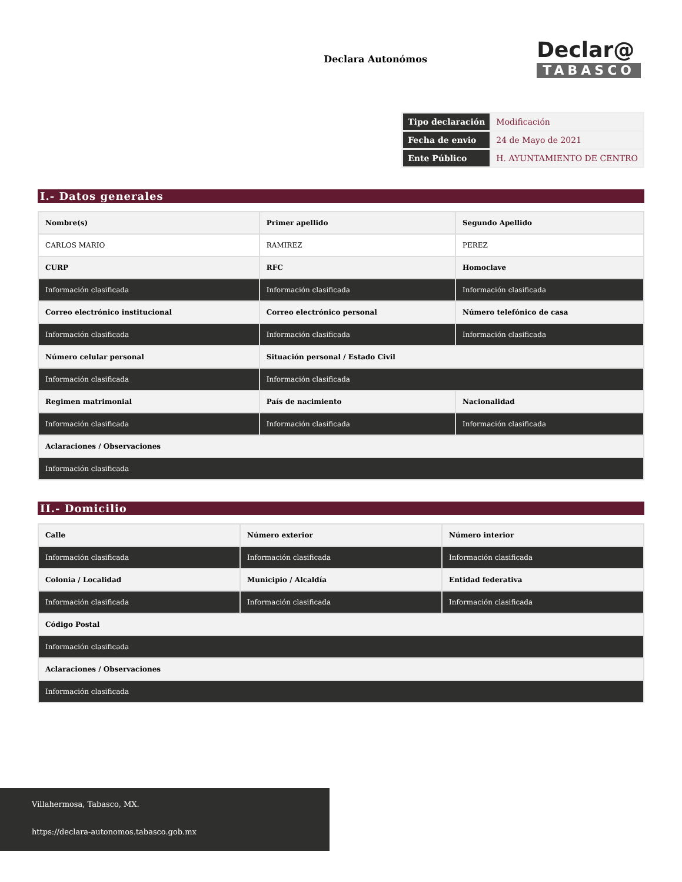Declara Autonómos
Declar@
TABASCO
| Tipo declaración | Modificación |
| Fecha de envio | 24 de Mayo de 2021 |
| Ente Público | H. AYUNTAMIENTO DE CENTRO |
I.- Datos generales
| Nombre(s) | Primer apellido | Segundo Apellido |
| CARLOS MARIO | RAMIREZ | PEREZ |
| CURP | RFC | Homoclave |
| Información clasificada | Información clasificada | Información clasificada |
| Correo electrónico institucional | Correo electrónico personal | Número telefónico de casa |
| Información clasificada | Información clasificada | Información clasificada |
| Número celular personal | Situación personal / Estado Civil | |
| Información clasificada | Información clasificada | |
| Regimen matrimonial | País de nacimiento | Nacionalidad |
| Información clasificada | Información clasificada | Información clasificada |
| Aclaraciones / Observaciones | | |
| Información clasificada | | |
II.- Domicilio
| Calle | Número exterior | Número interior |
| Información clasificada | Información clasificada | Información clasificada |
| Colonia / Localidad | Municipio / Alcaldía | Entidad federativa |
| Información clasificada | Información clasificada | Información clasificada |
| Código Postal | | |
| Información clasificada | | |
| Aclaraciones / Observaciones | | |
| Información clasificada | | |
Villahermosa, Tabasco, MX.
https://declara-autonomos.tabasco.gob.mx